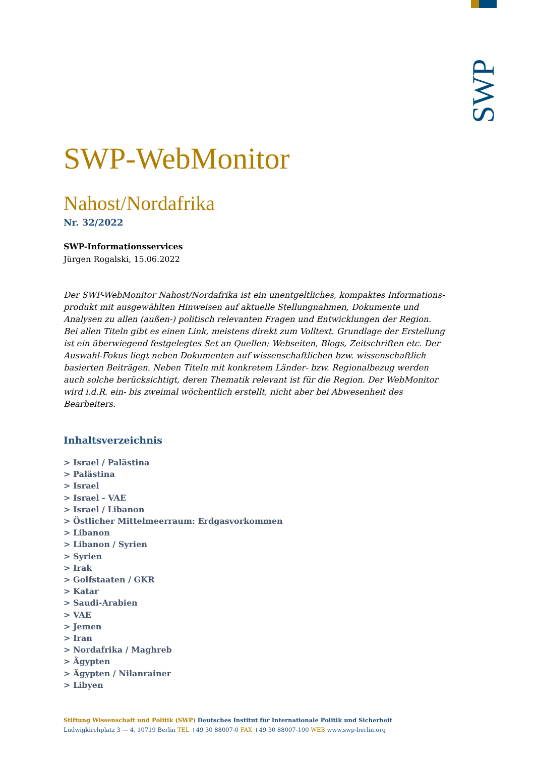SWP
SWP-WebMonitor
Nahost/Nordafrika
Nr. 32/2022
SWP-Informationsservices
Jürgen Rogalski, 15.06.2022
Der SWP-WebMonitor Nahost/Nordafrika ist ein unentgeltliches, kompaktes Informations­produkt mit ausgewählten Hinweisen auf aktuelle Stellungnahmen, Dokumente und Analy­sen zu allen (außen-) politisch relevanten Fragen und Entwicklungen der Region. Bei allen Titeln gibt es einen Link, meistens direkt zum Volltext. Grundlage der Erstellung ist ein über­wiegend festgelegtes Set an Quellen: Webseiten, Blogs, Zeitschriften etc. Der Auswahl-Fokus liegt neben Dokumenten auf wissenschaftlichen bzw. wissenschaftlich basierten Beiträgen. Neben Titeln mit konkretem Länder- bzw. Regionalbezug werden auch solche berücksichtigt, deren Thematik relevant ist für die Region. Der WebMonitor wird i.d.R. ein- bis zweimal wö­chentlich erstellt, nicht aber bei Abwesenheit des Bearbeiters.
Inhaltsverzeichnis
> Israel / Palästina
> Palästina
> Israel
> Israel - VAE
> Israel / Libanon
> Östlicher Mittelmeerraum: Erdgasvorkommen
> Libanon
> Libanon / Syrien
> Syrien
> Irak
> Golfstaaten / GKR
> Katar
> Saudi-Arabien
> VAE
> Jemen
> Iran
> Nordafrika / Maghreb
> Ägypten
> Ägypten / Nilanrainer
> Libyen
Stiftung Wissenschaft und Politik (SWP) Deutsches Institut für Internationale Politik und Sicherheit
Ludwigkirchplatz 3 — 4, 10719 Berlin TEL +49 30 88007-0 FAX +49 30 88007-100 WEB www.swp-berlin.org